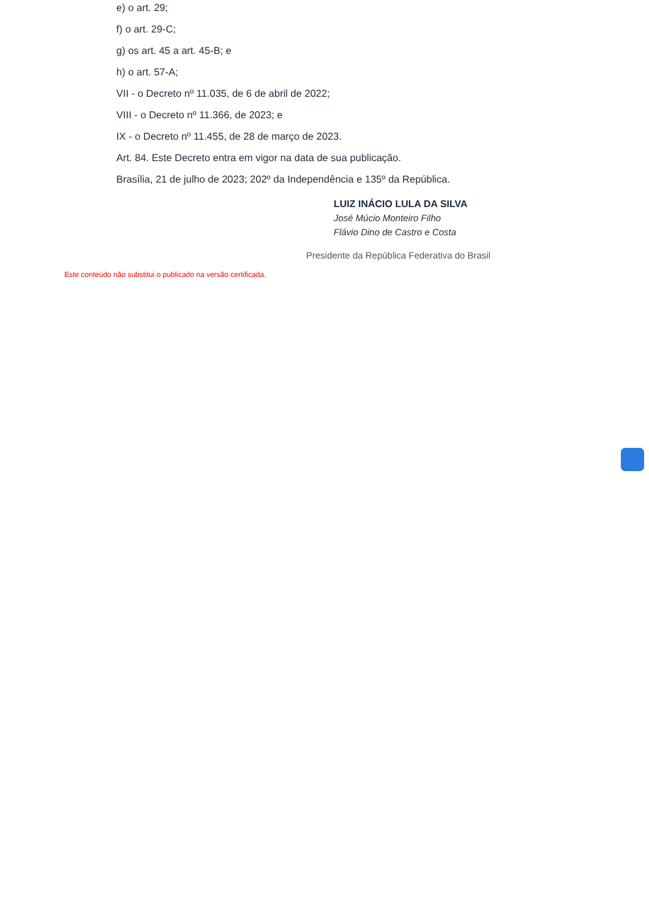e) o art. 29;
f) o art. 29-C;
g) os art. 45 a art. 45-B; e
h) o art. 57-A;
VII - o Decreto nº 11.035, de 6 de abril de 2022;
VIII - o Decreto nº 11.366, de 2023; e
IX - o Decreto nº 11.455, de 28 de março de 2023.
Art. 84. Este Decreto entra em vigor na data de sua publicação.
Brasília, 21 de julho de 2023; 202º da Independência e 135º da República.
LUIZ INÁCIO LULA DA SILVA
José Múcio Monteiro Filho
Flávio Dino de Castro e Costa
Presidente da República Federativa do Brasil
Este conteúdo não substitui o publicado na versão certificada.